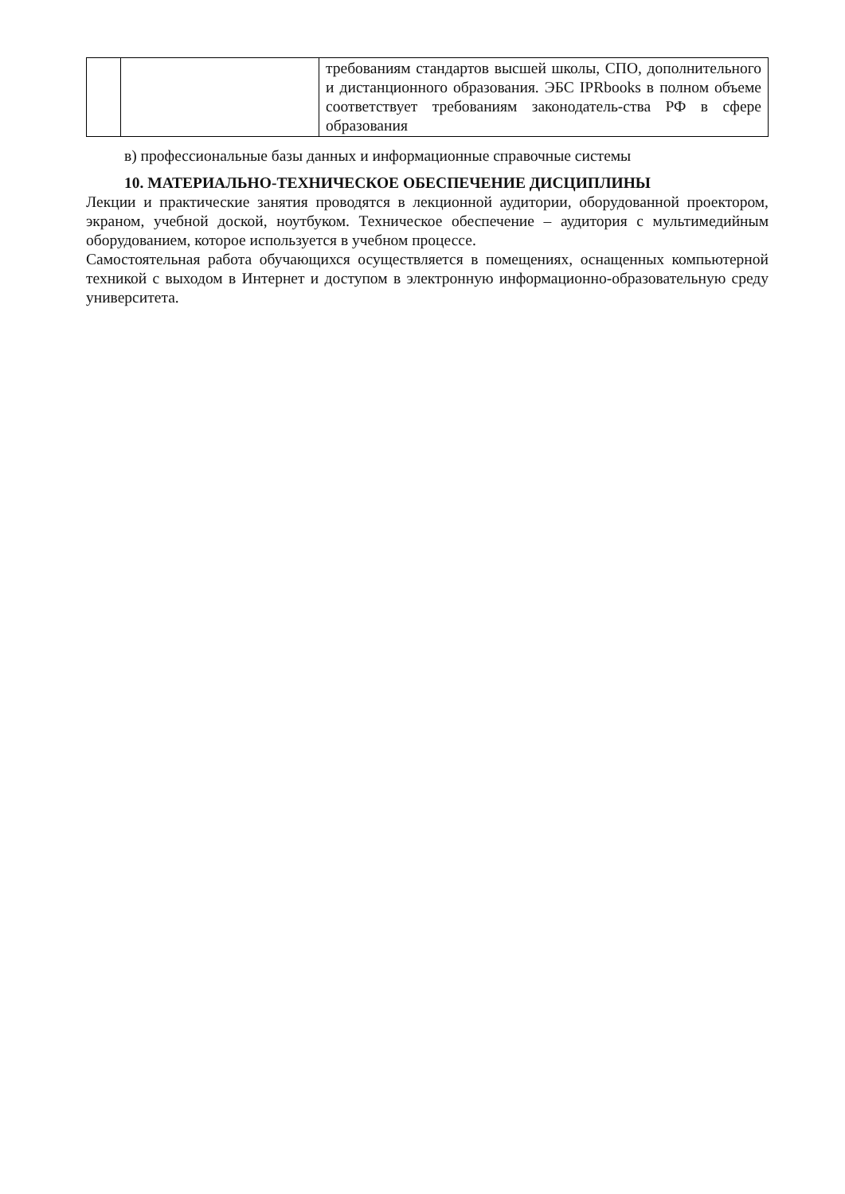| | | требованиям стандартов высшей школы, СПО, дополнительного и дистанционного образования. ЭБС IPRbooks в полном объеме соответствует требованиям законодатель-ства РФ в сфере образования |
в) профессиональные базы данных и информационные справочные системы
10. МАТЕРИАЛЬНО-ТЕХНИЧЕСКОЕ ОБЕСПЕЧЕНИЕ ДИСЦИПЛИНЫ
Лекции и практические занятия проводятся в лекционной аудитории, оборудованной проектором, экраном, учебной доской, ноутбуком. Техническое обеспечение – аудитория с мультимедийным оборудованием, которое используется в учебном процессе.
Самостоятельная работа обучающихся осуществляется в помещениях, оснащенных компьютерной техникой с выходом в Интернет и доступом в электронную информационно-образовательную среду университета.